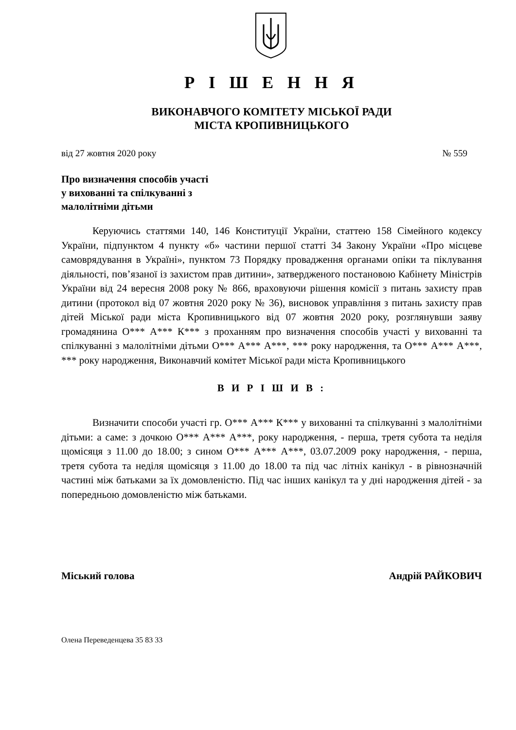Р І Ш Е Н Н Я
ВИКОНАВЧОГО КОМІТЕТУ МІСЬКОЇ РАДИ
МІСТА КРОПИВНИЦЬКОГО
від 27 жовтня 2020 року № 559
Про визначення способів участі
у вихованні та спілкуванні з
малолітніми дітьми
Керуючись статтями 140, 146 Конституції України, статтею 158 Сімейного кодексу України, підпунктом 4 пункту «б» частини першої статті 34 Закону України «Про місцеве самоврядування в Україні», пунктом 73 Порядку провадження органами опіки та піклування діяльності, пов’язаної із захистом прав дитини», затвердженого постановою Кабінету Міністрів України від 24 вересня 2008 року № 866, враховуючи рішення комісії з питань захисту прав дитини (протокол від 07 жовтня 2020 року № 36), висновок управління з питань захисту прав дітей Міської ради міста Кропивницького від 07 жовтня 2020 року, розглянувши заяву громадянина О*** А*** К*** з проханням про визначення способів участі у вихованні та спілкуванні з малолітніми дітьми О*** А*** А***, *** року народження, та О*** А*** А***, *** року народження, Виконавчий комітет Міської ради міста Кропивницького
В И Р І Ш И В :
Визначити способи участі гр. О*** А*** К*** у вихованні та спілкуванні з малолітніми дітьми: а саме: з дочкою О*** А*** А***, року народження, - перша, третя субота та неділя щомісяця з 11.00 до 18.00; з сином О*** А*** А***, 03.07.2009 року народження, - перша, третя субота та неділя щомісяця з 11.00 до 18.00 та під час літніх канікул - в рівнозначній частині між батьками за їх домовленістю. Під час інших канікул та у дні народження дітей - за попередньою домовленістю між батьками.
Міський голова Андрій РАЙКОВИЧ
Олена Переведенцева 35 83 33